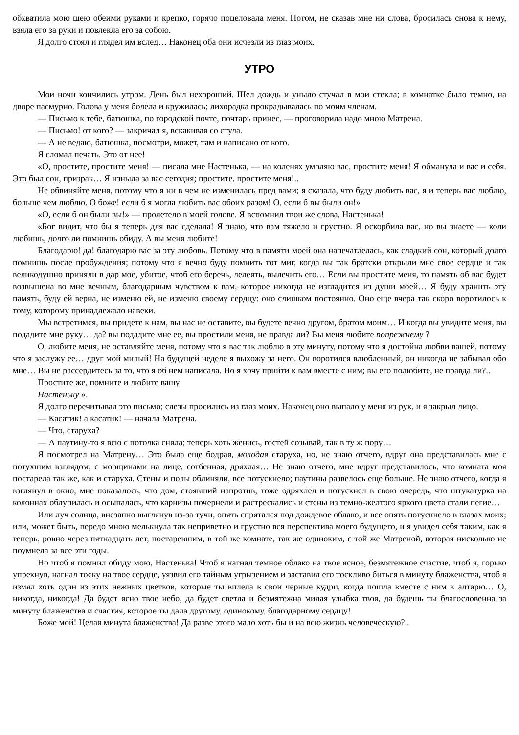обхватила мою шею обеими руками и крепко, горячо поцеловала меня. Потом, не сказав мне ни слова, бросилась снова к нему, взяла его за руки и повлекла его за собою.
Я долго стоял и глядел им вслед… Наконец оба они исчезли из глаз моих.
УТРО
Мои ночи кончились утром. День был нехороший. Шел дождь и уныло стучал в мои стекла; в комнатке было темно, на дворе пасмурно. Голова у меня болела и кружилась; лихорадка прокрадывалась по моим членам.
— Письмо к тебе, батюшка, по городской почте, почтарь принес, — проговорила надо мною Матрена.
— Письмо! от кого? — закричал я, вскакивая со стула.
— А не ведаю, батюшка, посмотри, может, там и написано от кого.
Я сломал печать. Это от нее!
«О, простите, простите меня! — писала мне Настенька, — на коленях умоляю вас, простите меня! Я обманула и вас и себя. Это был сон, призрак… Я изныла за вас сегодня; простите, простите меня!..
Не обвиняйте меня, потому что я ни в чем не изменилась пред вами; я сказала, что буду любить вас, я и теперь вас люблю, больше чем люблю. О боже! если б я могла любить вас обоих разом! О, если б вы были он!»
«О, если б он были вы!» — пролетело в моей голове. Я вспомнил твои же слова, Настенька!
«Бог видит, что бы я теперь для вас сделала! Я знаю, что вам тяжело и грустно. Я оскорбила вас, но вы знаете — коли любишь, долго ли помнишь обиду. А вы меня любите!
Благодарю! да! благодарю вас за эту любовь. Потому что в памяти моей она напечатлелась, как сладкий сон, который долго помнишь после пробуждения; потому что я вечно буду помнить тот миг, когда вы так братски открыли мне свое сердце и так великодушно приняли в дар мое, убитое, чтоб его беречь, лелеять, вылечить его… Если вы простите меня, то память об вас будет возвышена во мне вечным, благодарным чувством к вам, которое никогда не изгладится из души моей… Я буду хранить эту память, буду ей верна, не изменю ей, не изменю своему сердцу: оно слишком постоянно. Оно еще вчера так скоро воротилось к тому, которому принадлежало навеки.
Мы встретимся, вы придете к нам, вы нас не оставите, вы будете вечно другом, братом моим… И когда вы увидите меня, вы подадите мне руку… да? вы подадите мне ее, вы простили меня, не правда ли? Вы меня любите попрежнему ?
О, любите меня, не оставляйте меня, потому что я вас так люблю в эту минуту, потому что я достойна любви вашей, потому что я заслужу ее… друг мой милый! На будущей неделе я выхожу за него. Он воротился влюбленный, он никогда не забывал обо мне… Вы не рассердитесь за то, что я об нем написала. Но я хочу прийти к вам вместе с ним; вы его полюбите, не правда ли?..
Простите же, помните и любите вашу
Настеньку ».
Я долго перечитывал это письмо; слезы просились из глаз моих. Наконец оно выпало у меня из рук, и я закрыл лицо.
— Касатик! а касатик! — начала Матрена.
— Что, старуха?
— А паутину-то я всю с потолка сняла; теперь хоть женись, гостей созывай, так в ту ж пору…
Я посмотрел на Матрену… Это была еще бодрая, молодая старуха, но, не знаю отчего, вдруг она представилась мне с потухшим взглядом, с морщинами на лице, согбенная, дряхлая… Не знаю отчего, мне вдруг представилось, что комната моя постарела так же, как и старуха. Стены и полы облиняли, все потускнело; паутины развелось еще больше. Не знаю отчего, когда я взглянул в окно, мне показалось, что дом, стоявший напротив, тоже одряхлел и потускнел в свою очередь, что штукатурка на колоннах облупилась и осыпалась, что карнизы почернели и растрескались и стены из темно-желтого яркого цвета стали пегие…
Или луч солнца, внезапно выглянув из-за тучи, опять спрятался под дождевое облако, и все опять потускнело в глазах моих; или, может быть, передо мною мелькнула так неприветно и грустно вся перспектива моего будущего, и я увидел себя таким, как я теперь, ровно через пятнадцать лет, постаревшим, в той же комнате, так же одиноким, с той же Матреной, которая нисколько не поумнела за все эти годы.
Но чтоб я помнил обиду мою, Настенька! Чтоб я нагнал темное облако на твое ясное, безмятежное счастие, чтоб я, горько упрекнув, нагнал тоску на твое сердце, уязвил его тайным угрызением и заставил его тоскливо биться в минуту блаженства, чтоб я измял хоть один из этих нежных цветков, которые ты вплела в свои черные кудри, когда пошла вместе с ним к алтарю… О, никогда, никогда! Да будет ясно твое небо, да будет светла и безмятежна милая улыбка твоя, да будешь ты благословенна за минуту блаженства и счастия, которое ты дала другому, одинокому, благодарному сердцу!
Боже мой! Целая минута блаженства! Да разве этого мало хоть бы и на всю жизнь человеческую?..